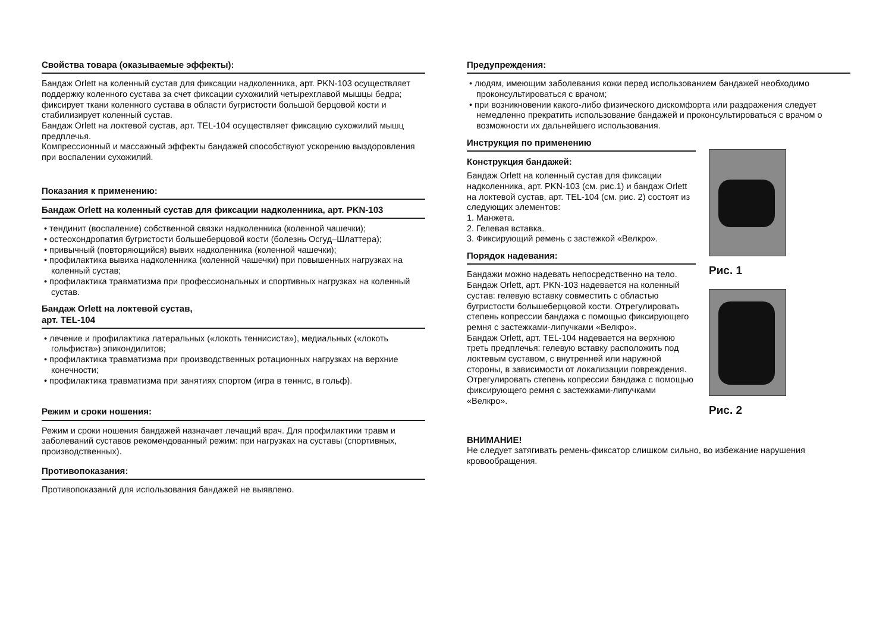Свойства товара (оказываемые эффекты):
Бандаж Orlett на коленный сустав для фиксации надколенника, арт. PKN-103 осуществляет поддержку коленного сустава за счет фиксации сухожилий четырехглавой мышцы бедра; фиксирует ткани коленного сустава в области бугристости большой берцовой кости и стабилизирует коленный сустав.
Бандаж Orlett на локтевой сустав, арт. TEL-104 осуществляет фиксацию сухожилий мышц предплечья.
Компрессионный и массажный эффекты бандажей способствуют ускорению выздоровления при воспалении сухожилий.
Показания к применению:
Бандаж Orlett на коленный сустав для фиксации надколенника, арт. PKN-103
• тендинит (воспаление) собственной связки надколенника (коленной чашечки);
• остеохондропатия бугристости большеберцовой кости (болезнь Осгуд–Шлаттера);
• привычный (повторяющийся) вывих надколенника (коленной чашечки);
• профилактика вывиха надколенника (коленной чашечки) при повышенных нагрузках на коленный сустав;
• профилактика травматизма при профессиональных и спортивных нагрузках на коленный сустав.
Бандаж Orlett на локтевой сустав,
арт. TEL-104
• лечение и профилактика латеральных («локоть теннисиста»), медиальных («локоть гольфиста») эпикондилитов;
• профилактика травматизма при производственных ротационных нагрузках на верхние конечности;
• профилактика травматизма при занятиях спортом (игра в теннис, в гольф).
Режим и сроки ношения:
Режим и сроки ношения бандажей назначает лечащий врач. Для профилактики травм и заболеваний суставов рекомендованный режим: при нагрузках на суставы (спортивных, производственных).
Противопоказания:
Противопоказаний для использования бандажей не выявлено.
Предупреждения:
• людям, имеющим заболевания кожи перед использованием бандажей необходимо проконсультироваться с врачом;
• при возникновении какого-либо физического дискомфорта или раздражения следует немедленно прекратить использование бандажей и проконсультироваться с врачом о возможности их дальнейшего использования.
Инструкция по применению
Конструкция бандажей:
Бандаж Orlett на коленный сустав для фиксации надколенника, арт. PKN-103 (см. рис.1) и бандаж Orlett на локтевой сустав, арт. TEL-104 (см. рис. 2) состоят из следующих элементов:
1. Манжета.
2. Гелевая вставка.
3. Фиксирующий ремень с застежкой «Велкро».
Порядок надевания:
Бандажи можно надевать непосредственно на тело.
Бандаж Orlett, арт. PKN-103 надевается на коленный сустав: гелевую вставку совместить с областью бугристости большеберцовой кости. Отрегулировать степень копрессии бандажа с помощью фиксирующего ремня с застежками-липучками «Велкро».
Бандаж Orlett, арт. TEL-104 надевается на верхнюю треть предплечья: гелевую вставку расположить под локтевым суставом, с внутренней или наружной стороны, в зависимости от локализации повреждения. Отрегулировать степень копрессии бандажа с помощью фиксирующего ремня с застежками-липучками «Велкро».
Рис. 1
Рис. 2
ВНИМАНИЕ!
Не следует затягивать ремень-фиксатор слишком сильно, во избежание нарушения кровообращения.